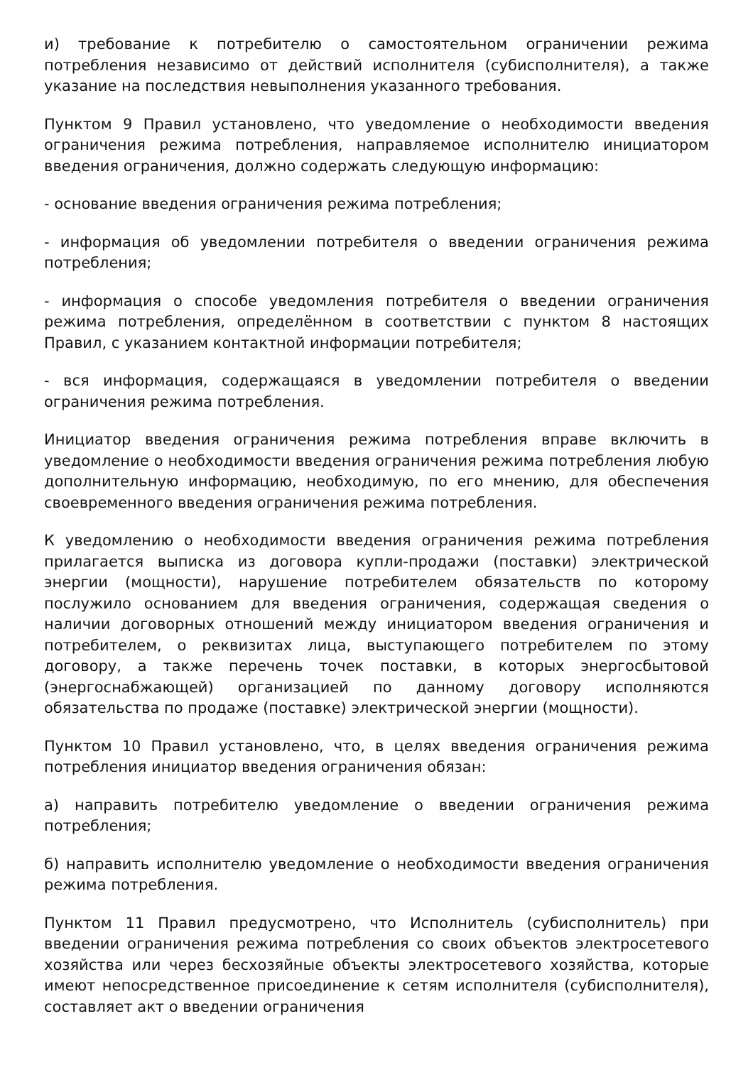и) требование к потребителю о самостоятельном ограничении режима потребления независимо от действий исполнителя (субисполнителя), а также указание на последствия невыполнения указанного требования.
Пунктом 9 Правил установлено, что уведомление о необходимости введения ограничения режима потребления, направляемое исполнителю инициатором введения ограничения, должно содержать следующую информацию:
- основание введения ограничения режима потребления;
- информация об уведомлении потребителя о введении ограничения режима потребления;
- информация о способе уведомления потребителя о введении ограничения режима потребления, определённом в соответствии с пунктом 8 настоящих Правил, с указанием контактной информации потребителя;
- вся информация, содержащаяся в уведомлении потребителя о введении ограничения режима потребления.
Инициатор введения ограничения режима потребления вправе включить в уведомление о необходимости введения ограничения режима потребления любую дополнительную информацию, необходимую, по его мнению, для обеспечения своевременного введения ограничения режима потребления.
К уведомлению о необходимости введения ограничения режима потребления прилагается выписка из договора купли-продажи (поставки) электрической энергии (мощности), нарушение потребителем обязательств по которому послужило основанием для введения ограничения, содержащая сведения о наличии договорных отношений между инициатором введения ограничения и потребителем, о реквизитах лица, выступающего потребителем по этому договору, а также перечень точек поставки, в которых энергосбытовой (энергоснабжающей) организацией по данному договору исполняются обязательства по продаже (поставке) электрической энергии (мощности).
Пунктом 10 Правил установлено, что, в целях введения ограничения режима потребления инициатор введения ограничения обязан:
а) направить потребителю уведомление о введении ограничения режима потребления;
б) направить исполнителю уведомление о необходимости введения ограничения режима потребления.
Пунктом 11 Правил предусмотрено, что Исполнитель (субисполнитель) при введении ограничения режима потребления со своих объектов электросетевого хозяйства или через бесхозяйные объекты электросетевого хозяйства, которые имеют непосредственное присоединение к сетям исполнителя (субисполнителя), составляет акт о введении ограничения